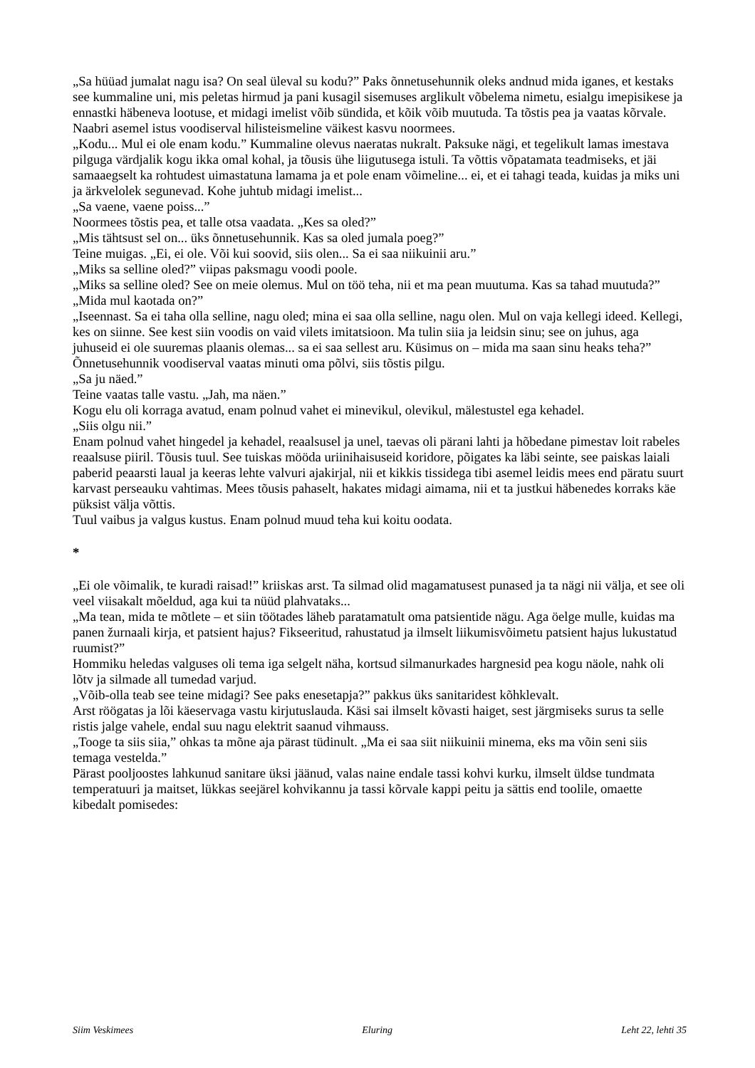„Sa hüüad jumalat nagu isa? On seal üleval su kodu?” Paks õnnetusehunnik oleks andnud mida iganes, et kestaks see kummaline uni, mis peletas hirmud ja pani kusagil sisemuses arglikult võbelema nimetu, esialgu imepisikese ja ennastki häbeneva lootuse, et midagi imelist võib sündida, et kõik võib muutuda. Ta tõstis pea ja vaatas kõrvale. Naabri asemel istus voodiserval hilisteismeline väikest kasvu noormees.
„Kodu... Mul ei ole enam kodu.” Kummaline olevus naeratas nukralt. Paksuke nägi, et tegelikult lamas imestava pilguga värdjalik kogu ikka omal kohal, ja tõusis ühe liigutusega istuli. Ta võttis võpatamata teadmiseks, et jäi samaaegselt ka rohtudest uimastatuna lamama ja et pole enam võimeline... ei, et ei tahagi teada, kuidas ja miks uni ja ärkvelolek segunevad. Kohe juhtub midagi imelist...
„Sa vaene, vaene poiss...”
Noormees tõstis pea, et talle otsa vaadata. „Kes sa oled?”
„Mis tähtsust sel on... üks õnnetusehunnik. Kas sa oled jumala poeg?”
Teine muigas. „Ei, ei ole. Või kui soovid, siis olen... Sa ei saa niikuinii aru.”
„Miks sa selline oled?” viipas paksmagu voodi poole.
„Miks sa selline oled? See on meie olemus. Mul on töö teha, nii et ma pean muutuma. Kas sa tahad muutuda?”
„Mida mul kaotada on?”
„Iseennast. Sa ei taha olla selline, nagu oled; mina ei saa olla selline, nagu olen. Mul on vaja kellegi ideed. Kellegi, kes on siinne. See kest siin voodis on vaid vilets imitatsioon. Ma tulin siia ja leidsin sinu; see on juhus, aga juhuseid ei ole suuremas plaanis olemas... sa ei saa sellest aru. Küsimus on – mida ma saan sinu heaks teha?”
Õnnetusehunnik voodiserval vaatas minuti oma põlvi, siis tõstis pilgu.
„Sa ju näed.”
Teine vaatas talle vastu. „Jah, ma näen.”
Kogu elu oli korraga avatud, enam polnud vahet ei minevikul, olevikul, mälestustel ega kehadel.
„Siis olgu nii.”
Enam polnud vahet hingedel ja kehadel, reaalsusel ja unel, taevas oli pärani lahti ja hõbedane pimestav loit rabeles reaalsuse piiril. Tõusis tuul. See tuiskas mööda uriinihaisuseid koridore, põigates ka läbi seinte, see paiskas laiali paberid peaarsti laual ja keeras lehte valvuri ajakirjal, nii et kikkis tissidega tibi asemel leidis mees end päratu suurt karvast perseauku vahtimas. Mees tõusis pahaselt, hakates midagi aimama, nii et ta justkui häbenedes korraks käe püksist välja võttis.
Tuul vaibus ja valgus kustus. Enam polnud muud teha kui koitu oodata.
*
„Ei ole võimalik, te kuradi raisad!” kriiskas arst. Ta silmad olid magamatusest punased ja ta nägi nii välja, et see oli veel viisakalt mõeldud, aga kui ta nüüd plahvataks...
„Ma tean, mida te mõtlete – et siin töötades läheb paratamatult oma patsientide nägu. Aga öelge mulle, kuidas ma panen žurnaali kirja, et patsient hajus? Fikseeritud, rahustatud ja ilmselt liikumisvõimetu patsient hajus lukustatud ruumist?”
Hommiku heledas valguses oli tema iga selgelt näha, kortsud silmanurkades hargnesid pea kogu näole, nahk oli lõtv ja silmade all tumedad varjud.
„Võib-olla teab see teine midagi? See paks enesetapja?” pakkus üks sanitaridest kõhklevalt.
Arst röögatas ja lõi käeservaga vastu kirjutuslauda. Käsi sai ilmselt kõvasti haiget, sest järgmiseks surus ta selle ristis jalge vahele, endal suu nagu elektrit saanud vihmauss.
„Tooge ta siis siia,” ohkas ta mõne aja pärast tüdinult. „Ma ei saa siit niikuinii minema, eks ma võin seni siis temaga vestelda.”
Pärast pooljoostes lahkunud sanitare üksi jäänud, valas naine endale tassi kohvi kurku, ilmselt üldse tundmata temperatuuri ja maitset, lükkas seejärel kohvikannu ja tassi kõrvale kappi peitu ja sättis end toolile, omaette kibedalt pomisedes:
Siim Veskimees Eluring Leht 22, lehti 35